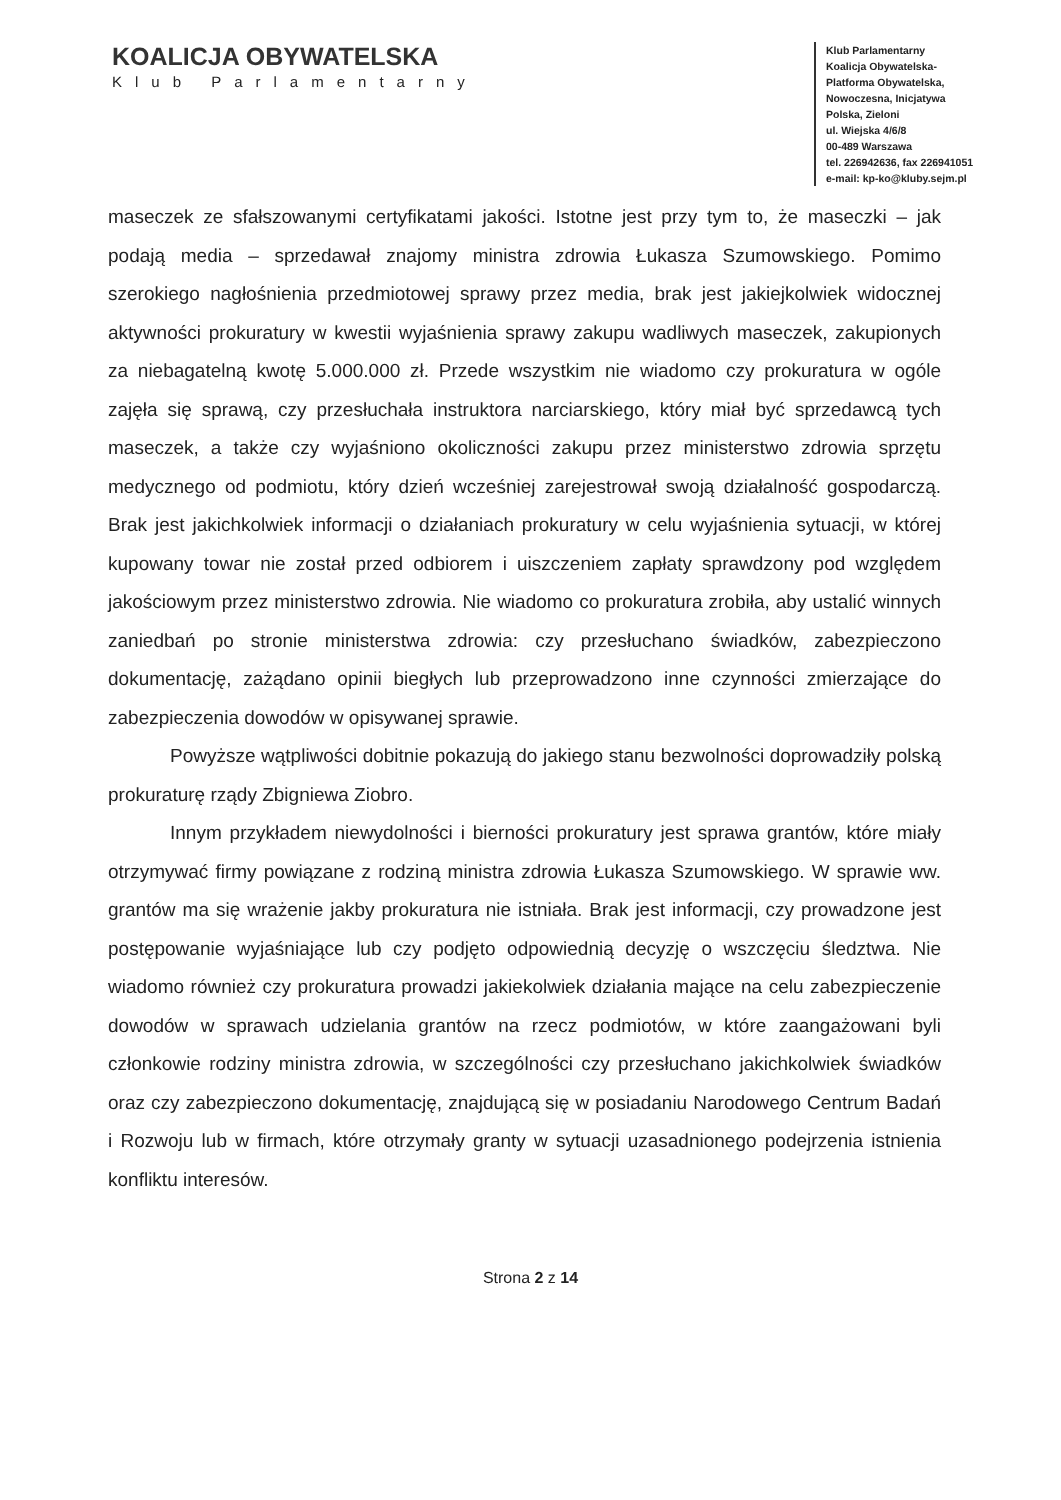KOALICJA OBYWATELSKA
Klub Parlamentarny
Klub Parlamentarny
Koalicja Obywatelska-
Platforma Obywatelska,
Nowoczesna, Inicjatywa
Polska, Zieloni
ul. Wiejska 4/6/8
00-489 Warszawa
tel. 226942636, fax 226941051
e-mail: kp-ko@kluby.sejm.pl
maseczek ze sfałszowanymi certyfikatami jakości. Istotne jest przy tym to, że maseczki – jak podają media – sprzedawał znajomy ministra zdrowia Łukasza Szumowskiego. Pomimo szerokiego nagłośnienia przedmiotowej sprawy przez media, brak jest jakiejkolwiek widocznej aktywności prokuratury w kwestii wyjaśnienia sprawy zakupu wadliwych maseczek, zakupionych za niebagatelną kwotę 5.000.000 zł. Przede wszystkim nie wiadomo czy prokuratura w ogóle zajęła się sprawą, czy przesłuchała instruktora narciarskiego, który miał być sprzedawcą tych maseczek, a także czy wyjaśniono okoliczności zakupu przez ministerstwo zdrowia sprzętu medycznego od podmiotu, który dzień wcześniej zarejestrował swoją działalność gospodarczą. Brak jest jakichkolwiek informacji o działaniach prokuratury w celu wyjaśnienia sytuacji, w której kupowany towar nie został przed odbiorem i uiszczeniem zapłaty sprawdzony pod względem jakościowym przez ministerstwo zdrowia. Nie wiadomo co prokuratura zrobiła, aby ustalić winnych zaniedbań po stronie ministerstwa zdrowia: czy przesłuchano świadków, zabezpieczono dokumentację, zażądano opinii biegłych lub przeprowadzono inne czynności zmierzające do zabezpieczenia dowodów w opisywanej sprawie.
Powyższe wątpliwości dobitnie pokazują do jakiego stanu bezwolności doprowadziły polską prokuraturę rządy Zbigniewa Ziobro.
Innym przykładem niewydolności i bierności prokuratury jest sprawa grantów, które miały otrzymywać firmy powiązane z rodziną ministra zdrowia Łukasza Szumowskiego. W sprawie ww. grantów ma się wrażenie jakby prokuratura nie istniała. Brak jest informacji, czy prowadzone jest postępowanie wyjaśniające lub czy podjęto odpowiednią decyzję o wszczęciu śledztwa. Nie wiadomo również czy prokuratura prowadzi jakiekolwiek działania mające na celu zabezpieczenie dowodów w sprawach udzielania grantów na rzecz podmiotów, w które zaangażowani byli członkowie rodziny ministra zdrowia, w szczególności czy przesłuchano jakichkolwiek świadków oraz czy zabezpieczono dokumentację, znajdującą się w posiadaniu Narodowego Centrum Badań i Rozwoju lub w firmach, które otrzymały granty w sytuacji uzasadnionego podejrzenia istnienia konfliktu interesów.
Strona 2 z 14